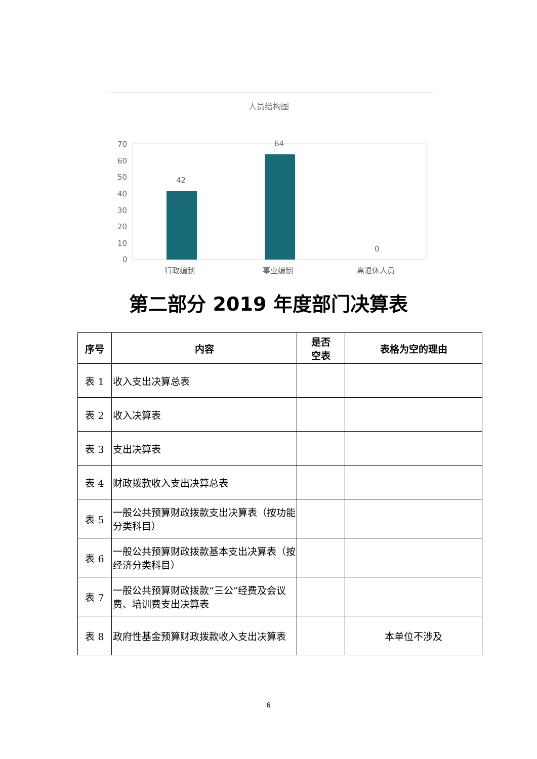人员结构图
70
60
50
40
30
20
10
0
42
64
0
行政编制
事业编制
离退休人员
第二部分 2019 年度部门决算表
| 序号 | 内容 | 是否 空表 | 表格为空的理由 |
| --- | --- | --- | --- |
| 表 1 | 收入支出决算总表 | | |
| 表 2 | 收入决算表 | | |
| 表 3 | 支出决算表 | | |
| 表 4 | 财政拨款收入支出决算总表 | | |
| 表 5 | 一般公共预算财政拨款支出决算表（按功能分类科目） | | |
| 表 6 | 一般公共预算财政拨款基本支出决算表（按经济分类科目） | | |
| 表 7 | 一般公共预算财政拨款“三公”经费及会议费、培训费支出决算表 | | |
| 表 8 | 政府性基金预算财政拨款收入支出决算表 | | 本单位不涉及 |
6